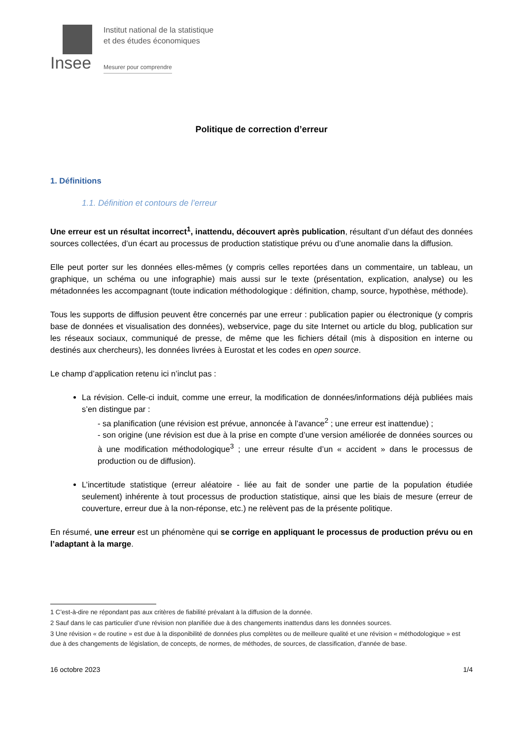Insee
Institut national de la statistique
et des études économiques
Mesurer pour comprendre
Politique de correction d’erreur
1. Définitions
1.1. Définition et contours de l’erreur
Une erreur est un résultat incorrect<sup>1</sup>, inattendu, découvert après publication, résultant d’un défaut des données sources collectées, d’un écart au processus de production statistique prévu ou d’une anomalie dans la diffusion.
Elle peut porter sur les données elles-mêmes (y compris celles reportées dans un commentaire, un tableau, un graphique, un schéma ou une infographie) mais aussi sur le texte (présentation, explication, analyse) ou les métadonnées les accompagnant (toute indication méthodologique : définition, champ, source, hypothèse, méthode).
Tous les supports de diffusion peuvent être concernés par une erreur : publication papier ou électronique (y compris base de données et visualisation des données), webservice, page du site Internet ou article du blog, publication sur les réseaux sociaux, communiqué de presse, de même que les fichiers détail (mis à disposition en interne ou destinés aux chercheurs), les données livrées à Eurostat et les codes en open source.
Le champ d’application retenu ici n’inclut pas :
La révision. Celle-ci induit, comme une erreur, la modification de données/informations déjà publiées mais s’en distingue par :
- sa planification (une révision est prévue, annoncée à l’avance<sup>2</sup> ; une erreur est inattendue) ;
- son origine (une révision est due à la prise en compte d’une version améliorée de données sources ou à une modification méthodologique<sup>3</sup> ; une erreur résulte d’un « accident » dans le processus de production ou de diffusion).
L’incertitude statistique (erreur aléatoire - liée au fait de sonder une partie de la population étudiée seulement) inhérente à tout processus de production statistique, ainsi que les biais de mesure (erreur de couverture, erreur due à la non-réponse, etc.) ne relèvent pas de la présente politique.
En résumé, une erreur est un phénomène qui se corrige en appliquant le processus de production prévu ou en l’adaptant à la marge.
1 C’est-à-dire ne répondant pas aux critères de fiabilité prévalant à la diffusion de la donnée.
2 Sauf dans le cas particulier d’une révision non planifiée due à des changements inattendus dans les données sources.
3 Une révision « de routine » est due à la disponibilité de données plus complètes ou de meilleure qualité et une révision « méthodologique » est due à des changements de législation, de concepts, de normes, de méthodes, de sources, de classification, d’année de base.
16 octobre 2023 1/4